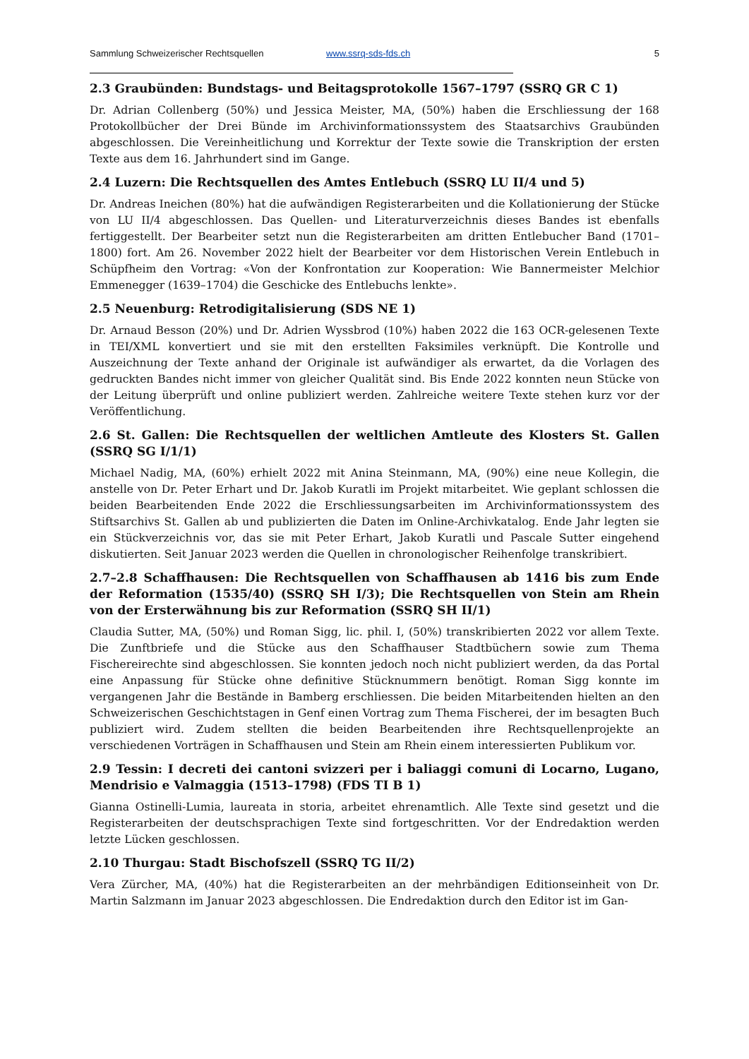Sammlung Schweizerischer Rechtsquellen www.ssrq-sds-fds.ch 5
2.3 Graubünden: Bundstags- und Beitagsprotokolle 1567–1797 (SSRQ GR C 1)
Dr. Adrian Collenberg (50%) und Jessica Meister, MA, (50%) haben die Erschliessung der 168 Protokollbücher der Drei Bünde im Archivinformationssystem des Staatsarchivs Graubünden abgeschlossen. Die Vereinheitlichung und Korrektur der Texte sowie die Transkription der ersten Texte aus dem 16. Jahrhundert sind im Gange.
2.4 Luzern: Die Rechtsquellen des Amtes Entlebuch (SSRQ LU II/4 und 5)
Dr. Andreas Ineichen (80%) hat die aufwändigen Registerarbeiten und die Kollationierung der Stücke von LU II/4 abgeschlossen. Das Quellen- und Literaturverzeichnis dieses Bandes ist ebenfalls fertiggestellt. Der Bearbeiter setzt nun die Registerarbeiten am dritten Entlebucher Band (1701–1800) fort. Am 26. November 2022 hielt der Bearbeiter vor dem Historischen Verein Entlebuch in Schüpfheim den Vortrag: «Von der Konfrontation zur Kooperation: Wie Bannermeister Melchior Emmenegger (1639–1704) die Geschicke des Entlebuchs lenkte».
2.5 Neuenburg: Retrodigitalisierung (SDS NE 1)
Dr. Arnaud Besson (20%) und Dr. Adrien Wyssbrod (10%) haben 2022 die 163 OCR-gelesenen Texte in TEI/XML konvertiert und sie mit den erstellten Faksimiles verknüpft. Die Kontrolle und Auszeichnung der Texte anhand der Originale ist aufwändiger als erwartet, da die Vorlagen des gedruckten Bandes nicht immer von gleicher Qualität sind. Bis Ende 2022 konnten neun Stücke von der Leitung überprüft und online publiziert werden. Zahlreiche weitere Texte stehen kurz vor der Veröffentlichung.
2.6 St. Gallen: Die Rechtsquellen der weltlichen Amtleute des Klosters St. Gallen (SSRQ SG I/1/1)
Michael Nadig, MA, (60%) erhielt 2022 mit Anina Steinmann, MA, (90%) eine neue Kollegin, die anstelle von Dr. Peter Erhart und Dr. Jakob Kuratli im Projekt mitarbeitet. Wie geplant schlossen die beiden Bearbeitenden Ende 2022 die Erschliessungsarbeiten im Archivinformationssystem des Stiftsarchivs St. Gallen ab und publizierten die Daten im Online-Archivkatalog. Ende Jahr legten sie ein Stückverzeichnis vor, das sie mit Peter Erhart, Jakob Kuratli und Pascale Sutter eingehend diskutierten. Seit Januar 2023 werden die Quellen in chronologischer Reihenfolge transkribiert.
2.7–2.8 Schaffhausen: Die Rechtsquellen von Schaffhausen ab 1416 bis zum Ende der Reformation (1535/40) (SSRQ SH I/3); Die Rechtsquellen von Stein am Rhein von der Ersterwähnung bis zur Reformation (SSRQ SH II/1)
Claudia Sutter, MA, (50%) und Roman Sigg, lic. phil. I, (50%) transkribierten 2022 vor allem Texte. Die Zunftbriefe und die Stücke aus den Schaffhauser Stadtbüchern sowie zum Thema Fischereirechte sind abgeschlossen. Sie konnten jedoch noch nicht publiziert werden, da das Portal eine Anpassung für Stücke ohne definitive Stücknummern benötigt. Roman Sigg konnte im vergangenen Jahr die Bestände in Bamberg erschliessen. Die beiden Mitarbeitenden hielten an den Schweizerischen Geschichtstagen in Genf einen Vortrag zum Thema Fischerei, der im besagten Buch publiziert wird. Zudem stellten die beiden Bearbeitenden ihre Rechtsquellenprojekte an verschiedenen Vorträgen in Schaffhausen und Stein am Rhein einem interessierten Publikum vor.
2.9 Tessin: I decreti dei cantoni svizzeri per i baliaggi comuni di Locarno, Lugano, Mendrisio e Valmaggia (1513–1798) (FDS TI B 1)
Gianna Ostinelli-Lumia, laureata in storia, arbeitet ehrenamtlich. Alle Texte sind gesetzt und die Registerarbeiten der deutschsprachigen Texte sind fortgeschritten. Vor der Endredaktion werden letzte Lücken geschlossen.
2.10 Thurgau: Stadt Bischofszell (SSRQ TG II/2)
Vera Zürcher, MA, (40%) hat die Registerarbeiten an der mehrbändigen Editionseinheit von Dr. Martin Salzmann im Januar 2023 abgeschlossen. Die Endredaktion durch den Editor ist im Gan-